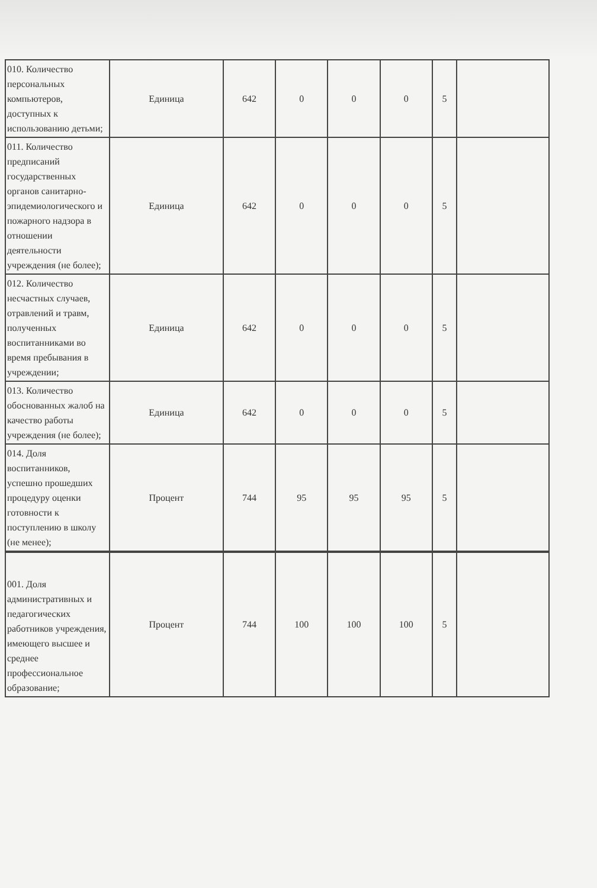| 010. Количество персональных компьютеров, доступных к использованию детьми; | Единица | 642 | 0 | 0 | 0 | 5 | |
| 011. Количество предписаний государственных органов санитарно-эпидемиологического и пожарного надзора в отношении деятельности учреждения (не более); | Единица | 642 | 0 | 0 | 0 | 5 | |
| 012. Количество несчастных случаев, отравлений и травм, полученных воспитанниками во время пребывания в учреждении; | Единица | 642 | 0 | 0 | 0 | 5 | |
| 013. Количество обоснованных жалоб на качество работы учреждения (не более); | Единица | 642 | 0 | 0 | 0 | 5 | |
| 014. Доля воспитанников, успешно прошедших процедуру оценки готовности к поступлению в школу (не менее); | Процент | 744 | 95 | 95 | 95 | 5 | |
| 001. Доля административных и педагогических работников учреждения, имеющего высшее и среднее профессиональное образование; | Процент | 744 | 100 | 100 | 100 | 5 | |